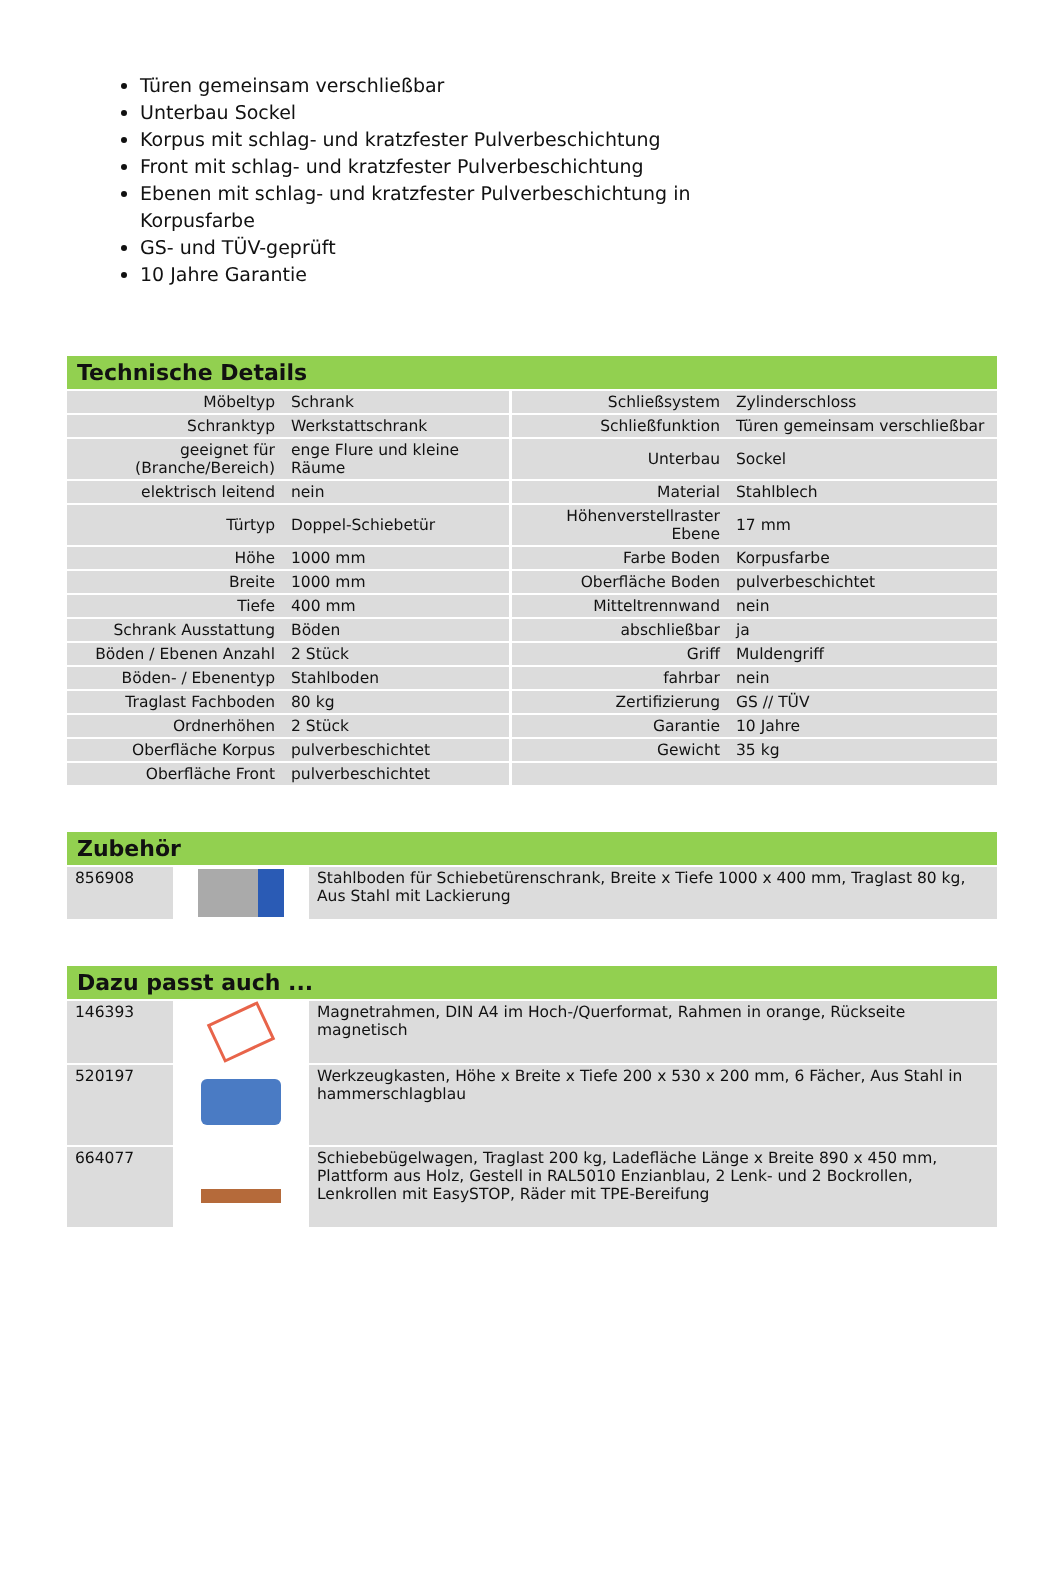Türen gemeinsam verschließbar
Unterbau Sockel
Korpus mit schlag- und kratzfester Pulverbeschichtung
Front mit schlag- und kratzfester Pulverbeschichtung
Ebenen mit schlag- und kratzfester Pulverbeschichtung in Korpusfarbe
GS- und TÜV-geprüft
10 Jahre Garantie
Technische Details
| Möbeltyp | Schrank | Schließsystem | Zylinderschloss |
| Schranktyp | Werkstattschrank | Schließfunktion | Türen gemeinsam verschließbar |
| geeignet für (Branche/Bereich) | enge Flure und kleine Räume | Unterbau | Sockel |
| elektrisch leitend | nein | Material | Stahlblech |
| Türtyp | Doppel-Schiebetür | Höhenverstellraster Ebene | 17 mm |
| Höhe | 1000 mm | Farbe Boden | Korpusfarbe |
| Breite | 1000 mm | Oberfläche Boden | pulverbeschichtet |
| Tiefe | 400 mm | Mitteltrennwand | nein |
| Schrank Ausstattung | Böden | abschließbar | ja |
| Böden / Ebenen Anzahl | 2 Stück | Griff | Muldengriff |
| Böden- / Ebenentyp | Stahlboden | fahrbar | nein |
| Traglast Fachboden | 80 kg | Zertifizierung | GS // TÜV |
| Ordnerhöhen | 2 Stück | Garantie | 10 Jahre |
| Oberfläche Korpus | pulverbeschichtet | Gewicht | 35 kg |
| Oberfläche Front | pulverbeschichtet | | |
Zubehör
| 856908 | | Stahlboden für Schiebetürenschrank, Breite x Tiefe 1000 x 400 mm, Traglast 80 kg, Aus Stahl mit Lackierung |
Dazu passt auch ...
| 146393 | | Magnetrahmen, DIN A4 im Hoch-/Querformat, Rahmen in orange, Rückseite magnetisch |
| 520197 | | Werkzeugkasten, Höhe x Breite x Tiefe 200 x 530 x 200 mm, 6 Fächer, Aus Stahl in hammerschlagblau |
| 664077 | | Schiebebügelwagen, Traglast 200 kg, Ladefläche Länge x Breite 890 x 450 mm, Plattform aus Holz, Gestell in RAL5010 Enzianblau, 2 Lenk- und 2 Bockrollen, Lenkrollen mit EasySTOP, Räder mit TPE-Bereifung |